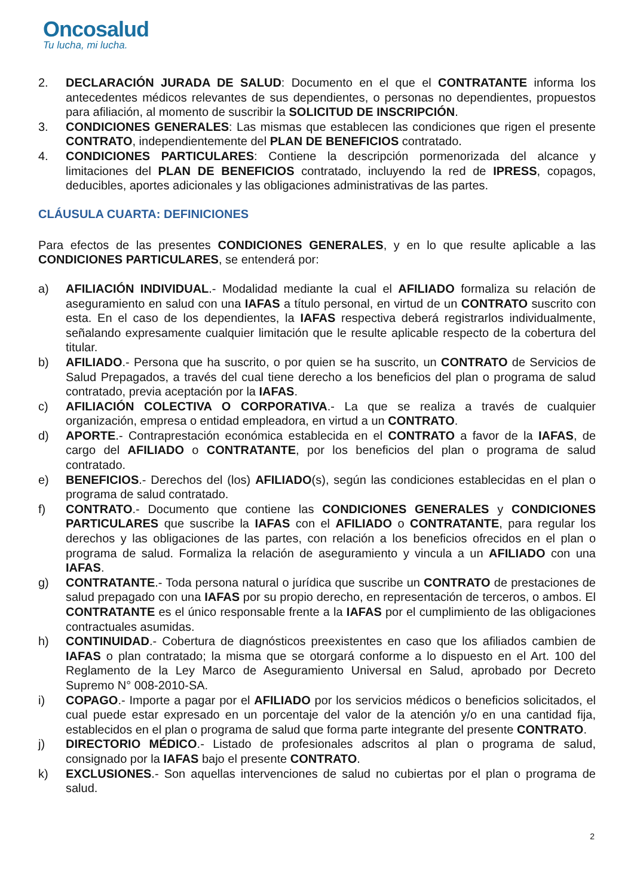Oncosalud
Tu lucha, mi lucha.
2. DECLARACIÓN JURADA DE SALUD: Documento en el que el CONTRATANTE informa los antecedentes médicos relevantes de sus dependientes, o personas no dependientes, propuestos para afiliación, al momento de suscribir la SOLICITUD DE INSCRIPCIÓN.
3. CONDICIONES GENERALES: Las mismas que establecen las condiciones que rigen el presente CONTRATO, independientemente del PLAN DE BENEFICIOS contratado.
4. CONDICIONES PARTICULARES: Contiene la descripción pormenorizada del alcance y limitaciones del PLAN DE BENEFICIOS contratado, incluyendo la red de IPRESS, copagos, deducibles, aportes adicionales y las obligaciones administrativas de las partes.
CLÁUSULA CUARTA: DEFINICIONES
Para efectos de las presentes CONDICIONES GENERALES, y en lo que resulte aplicable a las CONDICIONES PARTICULARES, se entenderá por:
a) AFILIACIÓN INDIVIDUAL.- Modalidad mediante la cual el AFILIADO formaliza su relación de aseguramiento en salud con una IAFAS a título personal, en virtud de un CONTRATO suscrito con esta. En el caso de los dependientes, la IAFAS respectiva deberá registrarlos individualmente, señalando expresamente cualquier limitación que le resulte aplicable respecto de la cobertura del titular.
b) AFILIADO.- Persona que ha suscrito, o por quien se ha suscrito, un CONTRATO de Servicios de Salud Prepagados, a través del cual tiene derecho a los beneficios del plan o programa de salud contratado, previa aceptación por la IAFAS.
c) AFILIACIÓN COLECTIVA O CORPORATIVA.- La que se realiza a través de cualquier organización, empresa o entidad empleadora, en virtud a un CONTRATO.
d) APORTE.- Contraprestación económica establecida en el CONTRATO a favor de la IAFAS, de cargo del AFILIADO o CONTRATANTE, por los beneficios del plan o programa de salud contratado.
e) BENEFICIOS.- Derechos del (los) AFILIADO(s), según las condiciones establecidas en el plan o programa de salud contratado.
f) CONTRATO.- Documento que contiene las CONDICIONES GENERALES y CONDICIONES PARTICULARES que suscribe la IAFAS con el AFILIADO o CONTRATANTE, para regular los derechos y las obligaciones de las partes, con relación a los beneficios ofrecidos en el plan o programa de salud. Formaliza la relación de aseguramiento y vincula a un AFILIADO con una IAFAS.
g) CONTRATANTE.- Toda persona natural o jurídica que suscribe un CONTRATO de prestaciones de salud prepagado con una IAFAS por su propio derecho, en representación de terceros, o ambos. El CONTRATANTE es el único responsable frente a la IAFAS por el cumplimiento de las obligaciones contractuales asumidas.
h) CONTINUIDAD.- Cobertura de diagnósticos preexistentes en caso que los afiliados cambien de IAFAS o plan contratado; la misma que se otorgará conforme a lo dispuesto en el Art. 100 del Reglamento de la Ley Marco de Aseguramiento Universal en Salud, aprobado por Decreto Supremo N° 008-2010-SA.
i) COPAGO.- Importe a pagar por el AFILIADO por los servicios médicos o beneficios solicitados, el cual puede estar expresado en un porcentaje del valor de la atención y/o en una cantidad fija, establecidos en el plan o programa de salud que forma parte integrante del presente CONTRATO.
j) DIRECTORIO MÉDICO.- Listado de profesionales adscritos al plan o programa de salud, consignado por la IAFAS bajo el presente CONTRATO.
k) EXCLUSIONES.- Son aquellas intervenciones de salud no cubiertas por el plan o programa de salud.
2